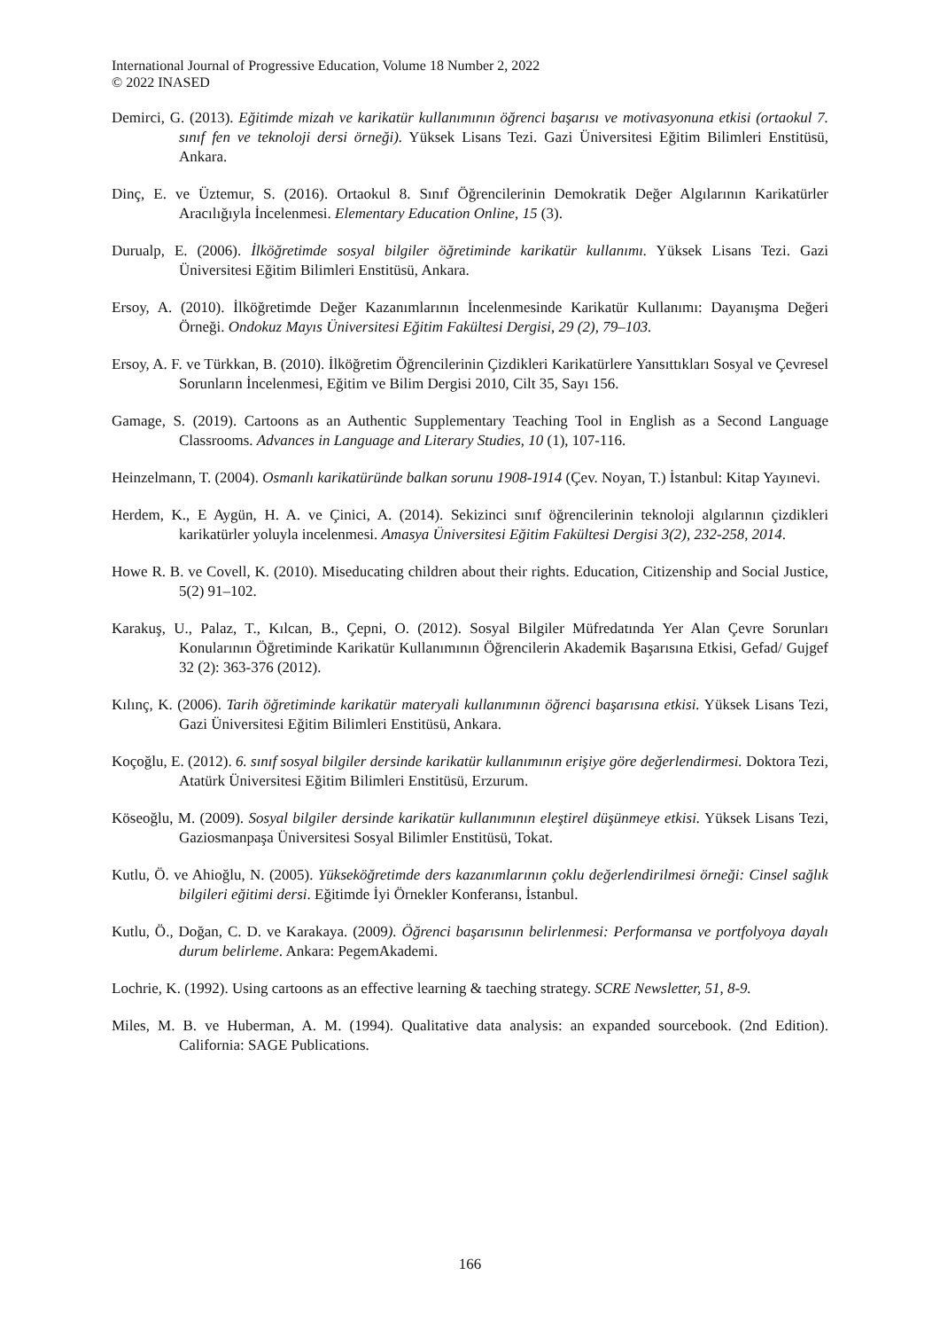International Journal of Progressive Education, Volume 18 Number 2, 2022
© 2022 INASED
Demirci, G. (2013). Eğitimde mizah ve karikatür kullanımının öğrenci başarısı ve motivasyonuna etkisi (ortaokul 7. sınıf fen ve teknoloji dersi örneği). Yüksek Lisans Tezi. Gazi Üniversitesi Eğitim Bilimleri Enstitüsü, Ankara.
Dinç, E. ve Üztemur, S. (2016). Ortaokul 8. Sınıf Öğrencilerinin Demokratik Değer Algılarının Karikatürler Aracılığıyla İncelenmesi. Elementary Education Online, 15 (3).
Durualp, E. (2006). İlköğretimde sosyal bilgiler öğretiminde karikatür kullanımı. Yüksek Lisans Tezi. Gazi Üniversitesi Eğitim Bilimleri Enstitüsü, Ankara.
Ersoy, A. (2010). İlköğretimde Değer Kazanımlarının İncelenmesinde Karikatür Kullanımı: Dayanışma Değeri Örneği. Ondokuz Mayıs Üniversitesi Eğitim Fakültesi Dergisi, 29 (2), 79–103.
Ersoy, A. F. ve Türkkan, B. (2010). İlköğretim Öğrencilerinin Çizdikleri Karikatürlere Yansıttıkları Sosyal ve Çevresel Sorunların İncelenmesi, Eğitim ve Bilim Dergisi 2010, Cilt 35, Sayı 156.
Gamage, S. (2019). Cartoons as an Authentic Supplementary Teaching Tool in English as a Second Language Classrooms. Advances in Language and Literary Studies, 10 (1), 107-116.
Heinzelmann, T. (2004). Osmanlı karikatüründe balkan sorunu 1908-1914 (Çev. Noyan, T.) İstanbul: Kitap Yayınevi.
Herdem, K., E Aygün, H. A. ve Çinici, A. (2014). Sekizinci sınıf öğrencilerinin teknoloji algılarının çizdikleri karikatürler yoluyla incelenmesi. Amasya Üniversitesi Eğitim Fakültesi Dergisi 3(2), 232-258, 2014.
Howe R. B. ve Covell, K. (2010). Miseducating children about their rights. Education, Citizenship and Social Justice, 5(2) 91–102.
Karakuş, U., Palaz, T., Kılcan, B., Çepni, O. (2012). Sosyal Bilgiler Müfredatında Yer Alan Çevre Sorunları Konularının Öğretiminde Karikatür Kullanımının Öğrencilerin Akademik Başarısına Etkisi, Gefad/ Gujgef 32 (2): 363-376 (2012).
Kılınç, K. (2006). Tarih öğretiminde karikatür materyali kullanımının öğrenci başarısına etkisi. Yüksek Lisans Tezi, Gazi Üniversitesi Eğitim Bilimleri Enstitüsü, Ankara.
Koçoğlu, E. (2012). 6. sınıf sosyal bilgiler dersinde karikatür kullanımının erişiye göre değerlendirmesi. Doktora Tezi, Atatürk Üniversitesi Eğitim Bilimleri Enstitüsü, Erzurum.
Köseoğlu, M. (2009). Sosyal bilgiler dersinde karikatür kullanımının eleştirel düşünmeye etkisi. Yüksek Lisans Tezi, Gaziosmanpaşa Üniversitesi Sosyal Bilimler Enstitüsü, Tokat.
Kutlu, Ö. ve Ahioğlu, N. (2005). Yükseköğretimde ders kazanımlarının çoklu değerlendirilmesi örneği: Cinsel sağlık bilgileri eğitimi dersi. Eğitimde İyi Örnekler Konferansı, İstanbul.
Kutlu, Ö., Doğan, C. D. ve Karakaya. (2009). Öğrenci başarısının belirlenmesi: Performansa ve portfolyoya dayalı durum belirleme. Ankara: PegemAkademi.
Lochrie, K. (1992). Using cartoons as an effective learning & taeching strategy. SCRE Newsletter, 51, 8-9.
Miles, M. B. ve Huberman, A. M. (1994). Qualitative data analysis: an expanded sourcebook. (2nd Edition). California: SAGE Publications.
166